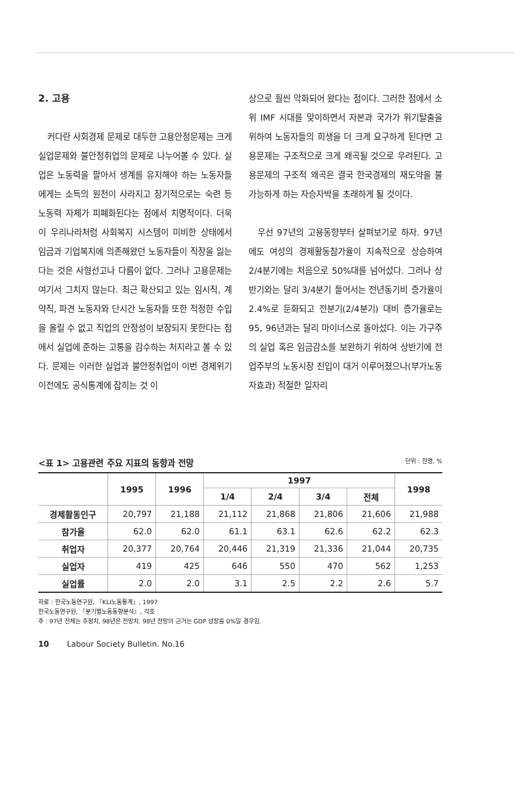2. 고용
커다란 사회경제 문제로 대두한 고용안정문제는 크게 실업문제와 불안정취업의 문제로 나누어볼 수 있다. 실업은 노동력을 팔아서 생계를 유지해야 하는 노동자들에게는 소득의 원천이 사라지고 장기적으로는 숙련 등 노동력 자체가 피폐화된다는 점에서 치명적이다. 더욱이 우리나라처럼 사회복지 시스템이 미비한 상태에서 임금과 기업복지에 의존해왔던 노동자들이 직장을 잃는다는 것은 사형선고나 다름이 없다. 그러나 고용문제는 여기서 그치지 않는다. 최근 확산되고 있는 임시직, 계약직, 파견 노동자와 단시간 노동자들 또한 적정한 수입을 올릴 수 없고 직업의 안정성이 보장되지 못한다는 점에서 실업에 준하는 고통을 감수하는 처지라고 볼 수 있다. 문제는 이러한 실업과 불안정취업이 이번 경제위기 이전에도 공식통계에 잡히는 것 이
상으로 훨씬 악화되어 왔다는 점이다. 그러한 점에서 소위 IMF 시대를 맞이하면서 자본과 국가가 위기탈출을 위하여 노동자들의 희생을 더 크게 요구하게 된다면 고용문제는 구조적으로 크게 왜곡될 것으로 우려된다. 고용문제의 구조적 왜곡은 결국 한국경제의 재도약을 불가능하게 하는 자승자박을 초래하게 될 것이다.
우선 97년의 고용동향부터 살펴보기로 하자. 97년에도 여성의 경제활동참가율이 지속적으로 상승하여 2/4분기에는 처음으로 50%대를 넘어섰다. 그러나 상반기와는 달리 3/4분기 들어서는 전년동기비 증가율이 2.4%로 둔화되고 전분기(2/4분기) 대비 증가율로는 95, 96년과는 달리 마이너스로 돌아섰다. 이는 가구주의 실업 혹은 임금감소를 보완하기 위하여 상반기에 전업주부의 노동시장 진입이 대거 이루어졌으나(부가노동자효과) 적절한 일자리
<표 1> 고용관련 주요 지표의 동향과 전망 단위 : 천명, %
| | 1995 | 1996 | 1997 | | | | 1998 |
| --- | --- | --- | --- | --- | --- | --- | --- |
| | | | 1/4 | 2/4 | 3/4 | 전체 | |
| 경제활동인구 | 20,797 | 21,188 | 21,112 | 21,868 | 21,806 | 21,606 | 21,988 |
| 참가율 | 62.0 | 62.0 | 61.1 | 63.1 | 62.6 | 62.2 | 62.3 |
| 취업자 | 20,377 | 20,764 | 20,446 | 21,319 | 21,336 | 21,044 | 20,735 |
| 실업자 | 419 | 425 | 646 | 550 | 470 | 562 | 1,253 |
| 실업률 | 2.0 | 2.0 | 3.1 | 2.5 | 2.2 | 2.6 | 5.7 |
자료 : 한국노동연구원, 『KLI노동통계』, 1997
한국노동연구원, 『분기별노동동향분석』, 각호
주 : 97년 전체는 추정치, 98년은 전망치. 98년 전망의 근거는 GDP 성장률 0%일 경우임.
10 Labour Society Bulletin. No.16